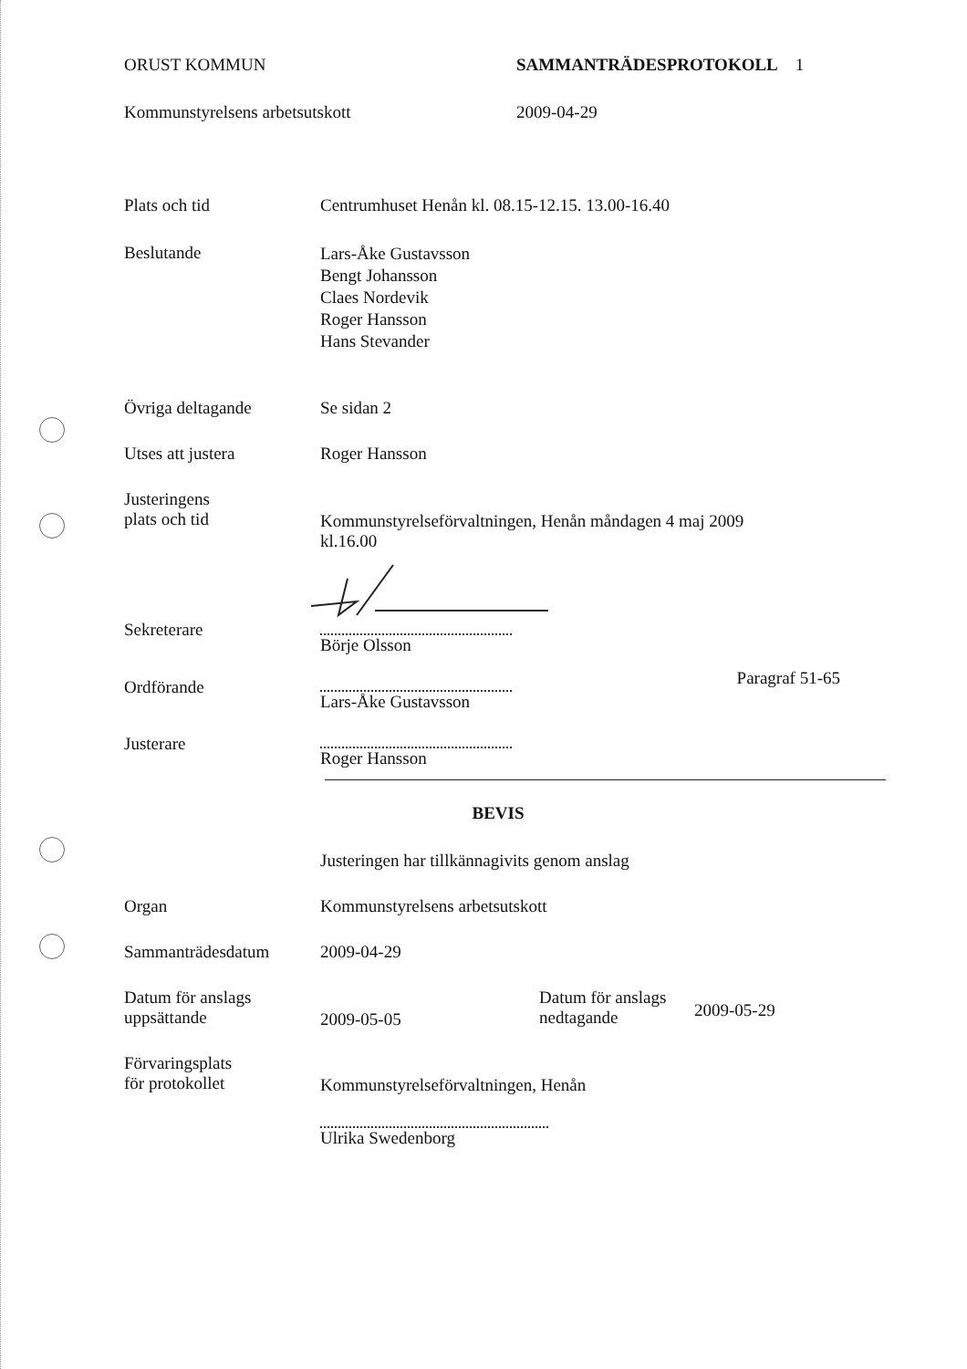ORUST KOMMUN SAMMANTRÄDESPROTOKOLL 1
Kommunstyrelsens arbetsutskott 2009-04-29
Plats och tid Centrumhuset Henån kl. 08.15-12.15. 13.00-16.40
Beslutande
Lars-Åke Gustavsson
Bengt Johansson
Claes Nordevik
Roger Hansson
Hans Stevander
Övriga deltagande Se sidan 2
Utses att justera Roger Hansson
Justeringens
plats och tid
Kommunstyrelseförvaltningen, Henån måndagen 4 maj 2009
kl.16.00
Sekreterare
Börje Olsson
Ordförande
Lars-Åke Gustavsson
Paragraf 51-65
Justerare
Roger Hansson
BEVIS
Justeringen har tillkännagivits genom anslag
Organ Kommunstyrelsens arbetsutskott
Sammanträdesdatum 2009-04-29
Datum för anslags
uppsättande
2009-05-05
Datum för anslags
nedtagande
2009-05-29
Förvaringsplats
för protokollet
Kommunstyrelseförvaltningen, Henån
Ulrika Swedenborg